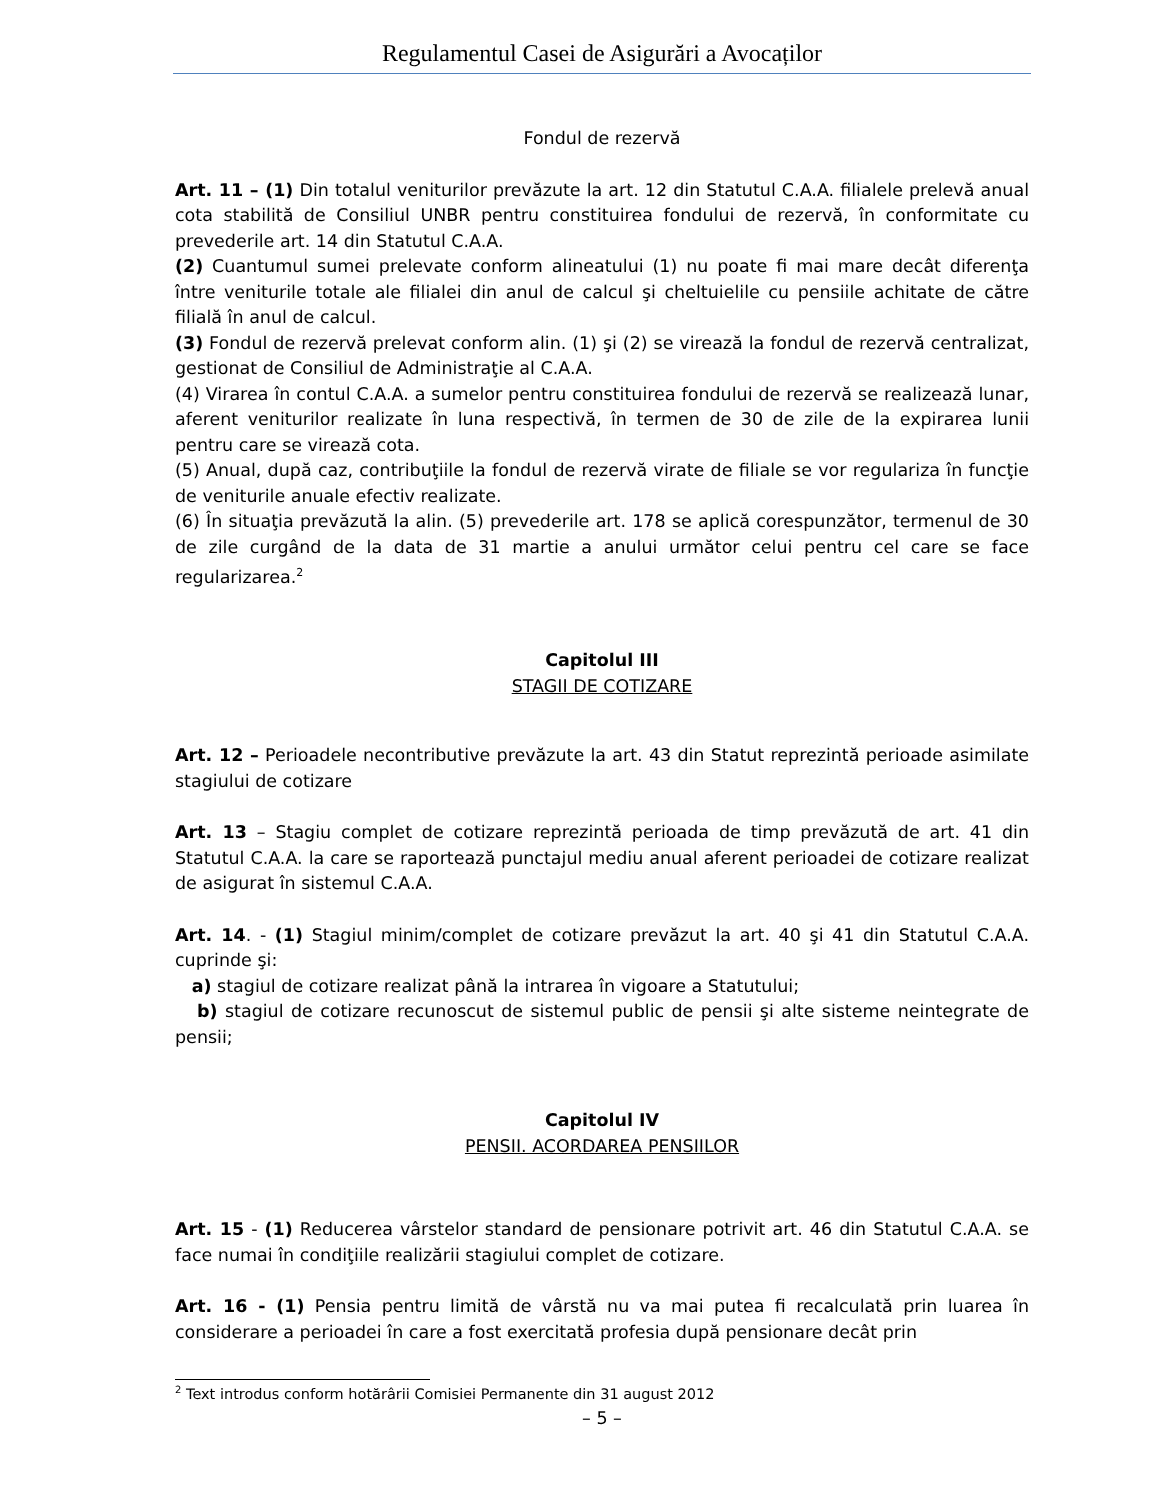Regulamentul Casei de Asigurări a Avocaților
Fondul de rezervă
Art. 11 – (1) Din totalul veniturilor prevăzute la art. 12 din Statutul C.A.A. filialele prelevă anual cota stabilită de Consiliul UNBR pentru constituirea fondului de rezervă, în conformitate cu prevederile art. 14 din Statutul C.A.A.
(2) Cuantumul sumei prelevate conform alineatului (1) nu poate fi mai mare decât diferenţa între veniturile totale ale filialei din anul de calcul şi cheltuielile cu pensiile achitate de către filială în anul de calcul.
(3) Fondul de rezervă prelevat conform alin. (1) şi (2) se virează la fondul de rezervă centralizat, gestionat de Consiliul de Administraţie al C.A.A.
(4) Virarea în contul C.A.A. a sumelor pentru constituirea fondului de rezervă se realizează lunar, aferent veniturilor realizate în luna respectivă, în termen de 30 de zile de la expirarea lunii pentru care se virează cota.
(5) Anual, după caz, contribuţiile la fondul de rezervă virate de filiale se vor regulariza în funcţie de veniturile anuale efectiv realizate.
(6) În situaţia prevăzută la alin. (5) prevederile art. 178 se aplică corespunzător, termenul de 30 de zile curgând de la data de 31 martie a anului următor celui pentru cel care se face regularizarea.<sup>2</sup>
Capitolul III
STAGII DE COTIZARE
Art. 12 – Perioadele necontributive prevăzute la art. 43 din Statut reprezintă perioade asimilate stagiului de cotizare
Art. 13 – Stagiu complet de cotizare reprezintă perioada de timp prevăzută de art. 41 din Statutul C.A.A. la care se raportează punctajul mediu anual aferent perioadei de cotizare realizat de asigurat în sistemul C.A.A.
Art. 14. - (1) Stagiul minim/complet de cotizare prevăzut la art. 40 şi 41 din Statutul C.A.A. cuprinde şi:
a) stagiul de cotizare realizat până la intrarea în vigoare a Statutului;
b) stagiul de cotizare recunoscut de sistemul public de pensii şi alte sisteme neintegrate de pensii;
Capitolul IV
PENSII. ACORDAREA PENSIILOR
Art. 15 - (1) Reducerea vârstelor standard de pensionare potrivit art. 46 din Statutul C.A.A. se face numai în condiţiile realizării stagiului complet de cotizare.
Art. 16 - (1) Pensia pentru limită de vârstă nu va mai putea fi recalculată prin luarea în considerare a perioadei în care a fost exercitată profesia după pensionare decât prin
<sup>2</sup> Text introdus conform hotărârii Comisiei Permanente din 31 august 2012
– 5 –